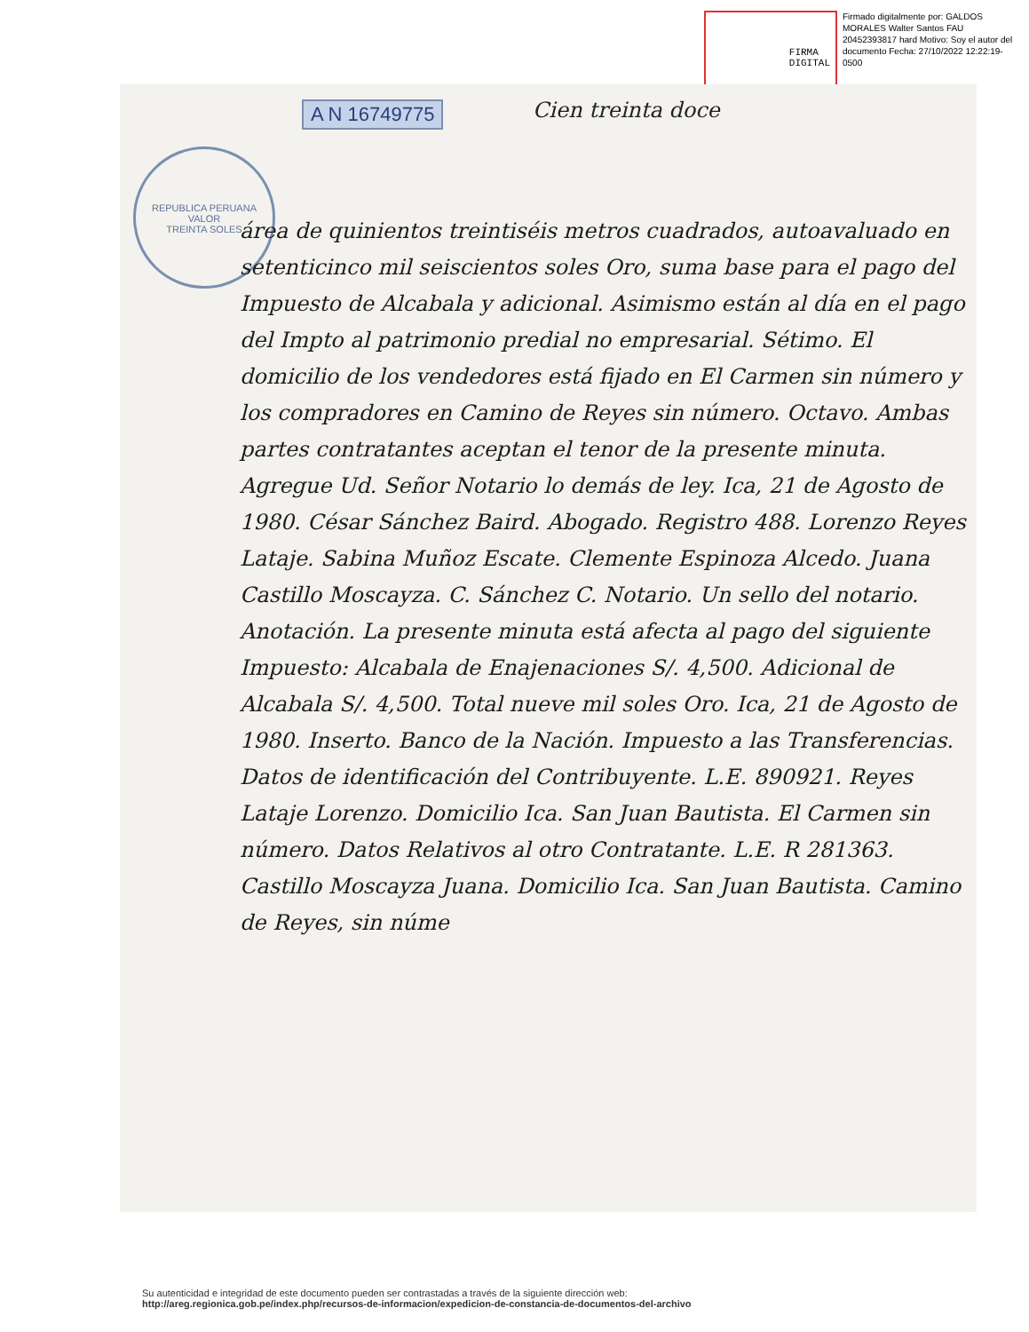FIRMA
DIGITAL
Firmado digitalmente por: GALDOS MORALES Walter Santos FAU 20452393817 hard Motivo: Soy el autor del documento Fecha: 27/10/2022 12:22:19-0500
REPUBLICA PERUANA
VALOR
TREINTA SOLES
A N 16749775 Cien treinta doce
área de quinientos treintiséis metros cuadrados, autoavaluado en setenticinco mil seiscientos soles Oro, suma base para el pago del Impuesto de Alcabala y adicional. Asimismo están al día en el pago del Impto al patrimonio predial no empresarial. Sétimo. El domicilio de los vendedores está fijado en El Carmen sin número y los compradores en Camino de Reyes sin número. Octavo. Ambas partes contratantes aceptan el tenor de la presente minuta. Agregue Ud. Señor Notario lo demás de ley. Ica, 21 de Agosto de 1980. César Sánchez Baird. Abogado. Registro 488. Lorenzo Reyes Lataje. Sabina Muñoz Escate. Clemente Espinoza Alcedo. Juana Castillo Moscayza. C. Sánchez C. Notario. Un sello del notario. Anotación. La presente minuta está afecta al pago del siguiente Impuesto: Alcabala de Enajenaciones S/. 4,500. Adicional de Alcabala S/. 4,500. Total nueve mil soles Oro. Ica, 21 de Agosto de 1980. Inserto. Banco de la Nación. Impuesto a las Transferencias. Datos de identificación del Contribuyente. L.E. 890921. Reyes Lataje Lorenzo. Domicilio Ica. San Juan Bautista. El Carmen sin número. Datos Relativos al otro Contratante. L.E. R 281363. Castillo Moscayza Juana. Domicilio Ica. San Juan Bautista. Camino de Reyes, sin núme
Su autenticidad e integridad de este documento pueden ser contrastadas a través de la siguiente dirección web:
http://areg.regionica.gob.pe/index.php/recursos-de-informacion/expedicion-de-constancia-de-documentos-del-archivo